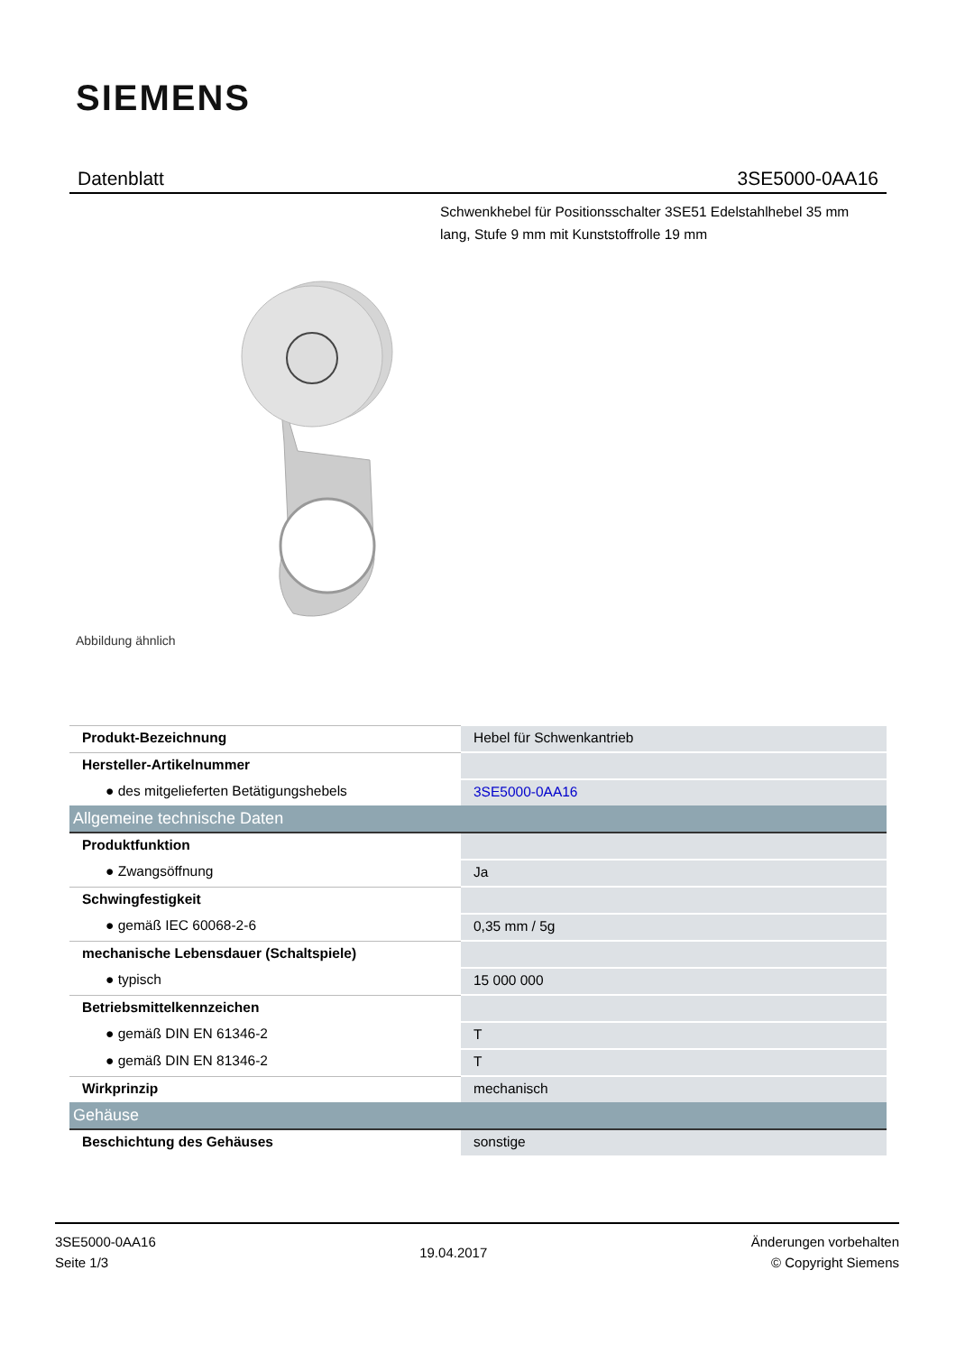SIEMENS
Datenblatt 3SE5000-0AA16
Schwenkhebel für Positionsschalter 3SE51 Edelstahlhebel 35 mm lang, Stufe 9 mm mit Kunststoffrolle 19 mm
Abbildung ähnlich
| Produkt-Bezeichnung | Hebel für Schwenkantrieb |
| Hersteller-Artikelnummer | |
| ● des mitgelieferten Betätigungshebels | 3SE5000-0AA16 |
| Allgemeine technische Daten | |
| Produktfunktion | |
| ● Zwangsöffnung | Ja |
| Schwingfestigkeit | |
| ● gemäß IEC 60068-2-6 | 0,35 mm / 5g |
| mechanische Lebensdauer (Schaltspiele) | |
| ● typisch | 15 000 000 |
| Betriebsmittelkennzeichen | |
| ● gemäß DIN EN 61346-2 | T |
| ● gemäß DIN EN 81346-2 | T |
| Wirkprinzip | mechanisch |
| Gehäuse | |
| Beschichtung des Gehäuses | sonstige |
3SE5000-0AA16
Seite 1/3
19.04.2017
Änderungen vorbehalten
© Copyright Siemens